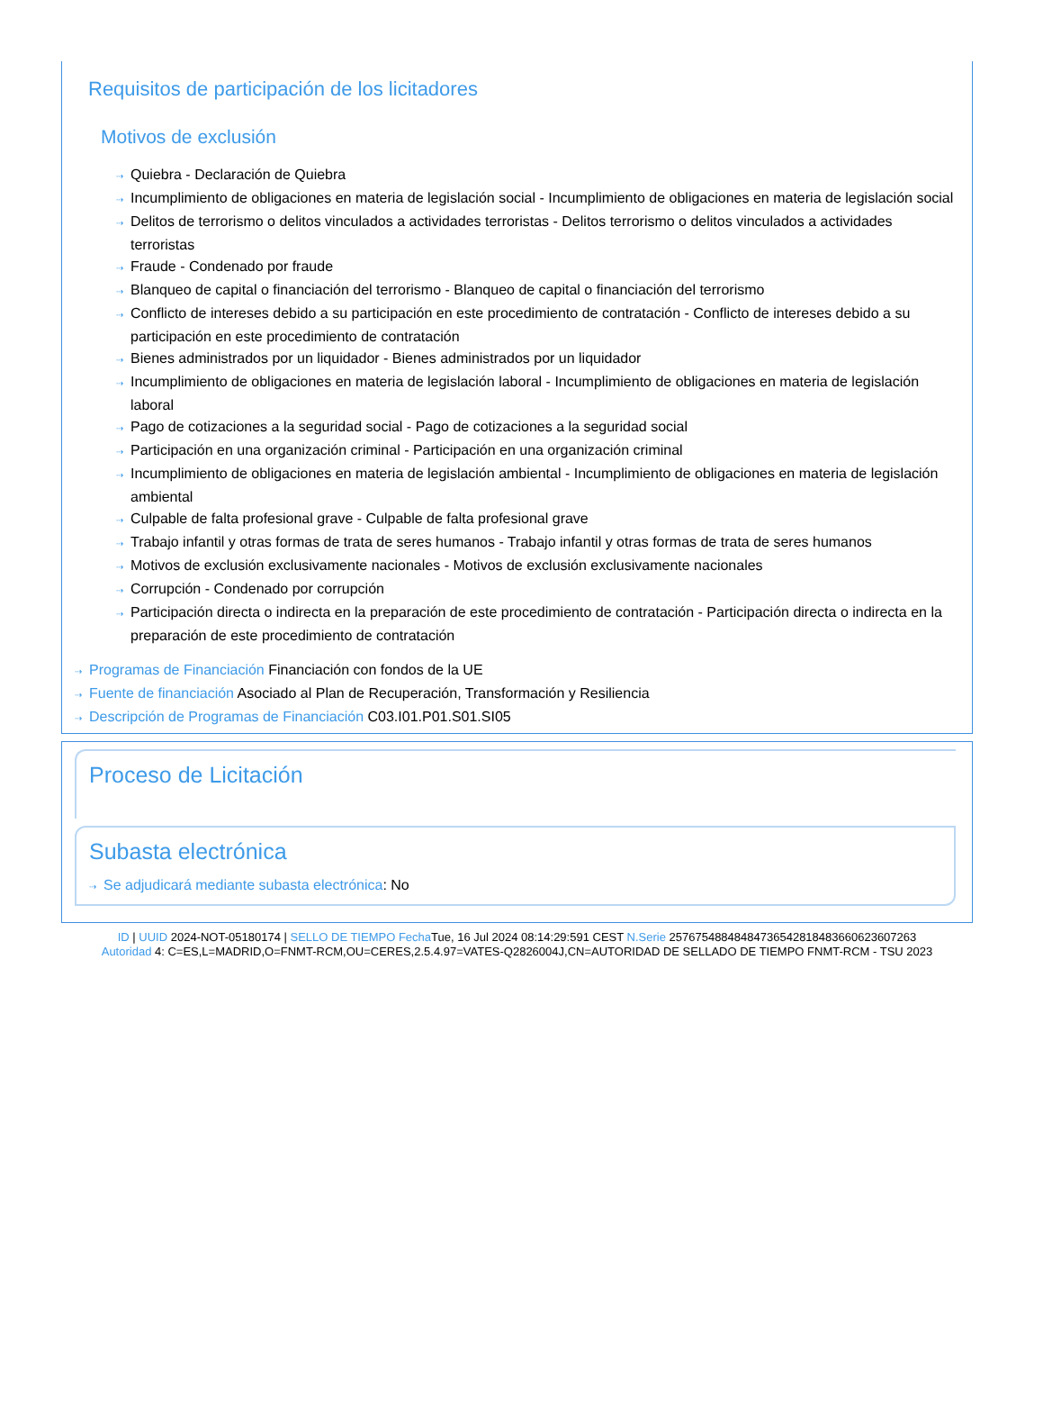Requisitos de participación de los licitadores
Motivos de exclusión
⇢ Quiebra - Declaración de Quiebra
⇢ Incumplimiento de obligaciones en materia de legislación social - Incumplimiento de obligaciones en materia de legislación social
⇢ Delitos de terrorismo o delitos vinculados a actividades terroristas - Delitos terrorismo o delitos vinculados a actividades terroristas
⇢ Fraude - Condenado por fraude
⇢ Blanqueo de capital o financiación del terrorismo - Blanqueo de capital o financiación del terrorismo
⇢ Conflicto de intereses debido a su participación en este procedimiento de contratación - Conflicto de intereses debido a su participación en este procedimiento de contratación
⇢ Bienes administrados por un liquidador - Bienes administrados por un liquidador
⇢ Incumplimiento de obligaciones en materia de legislación laboral - Incumplimiento de obligaciones en materia de legislación laboral
⇢ Pago de cotizaciones a la seguridad social - Pago de cotizaciones a la seguridad social
⇢ Participación en una organización criminal - Participación en una organización criminal
⇢ Incumplimiento de obligaciones en materia de legislación ambiental - Incumplimiento de obligaciones en materia de legislación ambiental
⇢ Culpable de falta profesional grave - Culpable de falta profesional grave
⇢ Trabajo infantil y otras formas de trata de seres humanos - Trabajo infantil y otras formas de trata de seres humanos
⇢ Motivos de exclusión exclusivamente nacionales - Motivos de exclusión exclusivamente nacionales
⇢ Corrupción - Condenado por corrupción
⇢ Participación directa o indirecta en la preparación de este procedimiento de contratación - Participación directa o indirecta en la preparación de este procedimiento de contratación
⇢ Programas de Financiación Financiación con fondos de la UE
⇢ Fuente de financiación Asociado al Plan de Recuperación, Transformación y Resiliencia
⇢ Descripción de Programas de Financiación C03.I01.P01.S01.SI05
Proceso de Licitación
Subasta electrónica
⇢ Se adjudicará mediante subasta electrónica: No
ID | UUID 2024-NOT-05180174 | SELLO DE TIEMPO Fecha Tue, 16 Jul 2024 08:14:29:591 CEST N.Serie 257675488484847365428184836606236072​63
Autoridad 4: C=ES,L=MADRID,O=FNMT-RCM,OU=CERES,2.5.4.97=VATES-Q2826004J,CN=AUTORIDAD DE SELLADO DE TIEMPO FNMT-RCM - TSU 2023